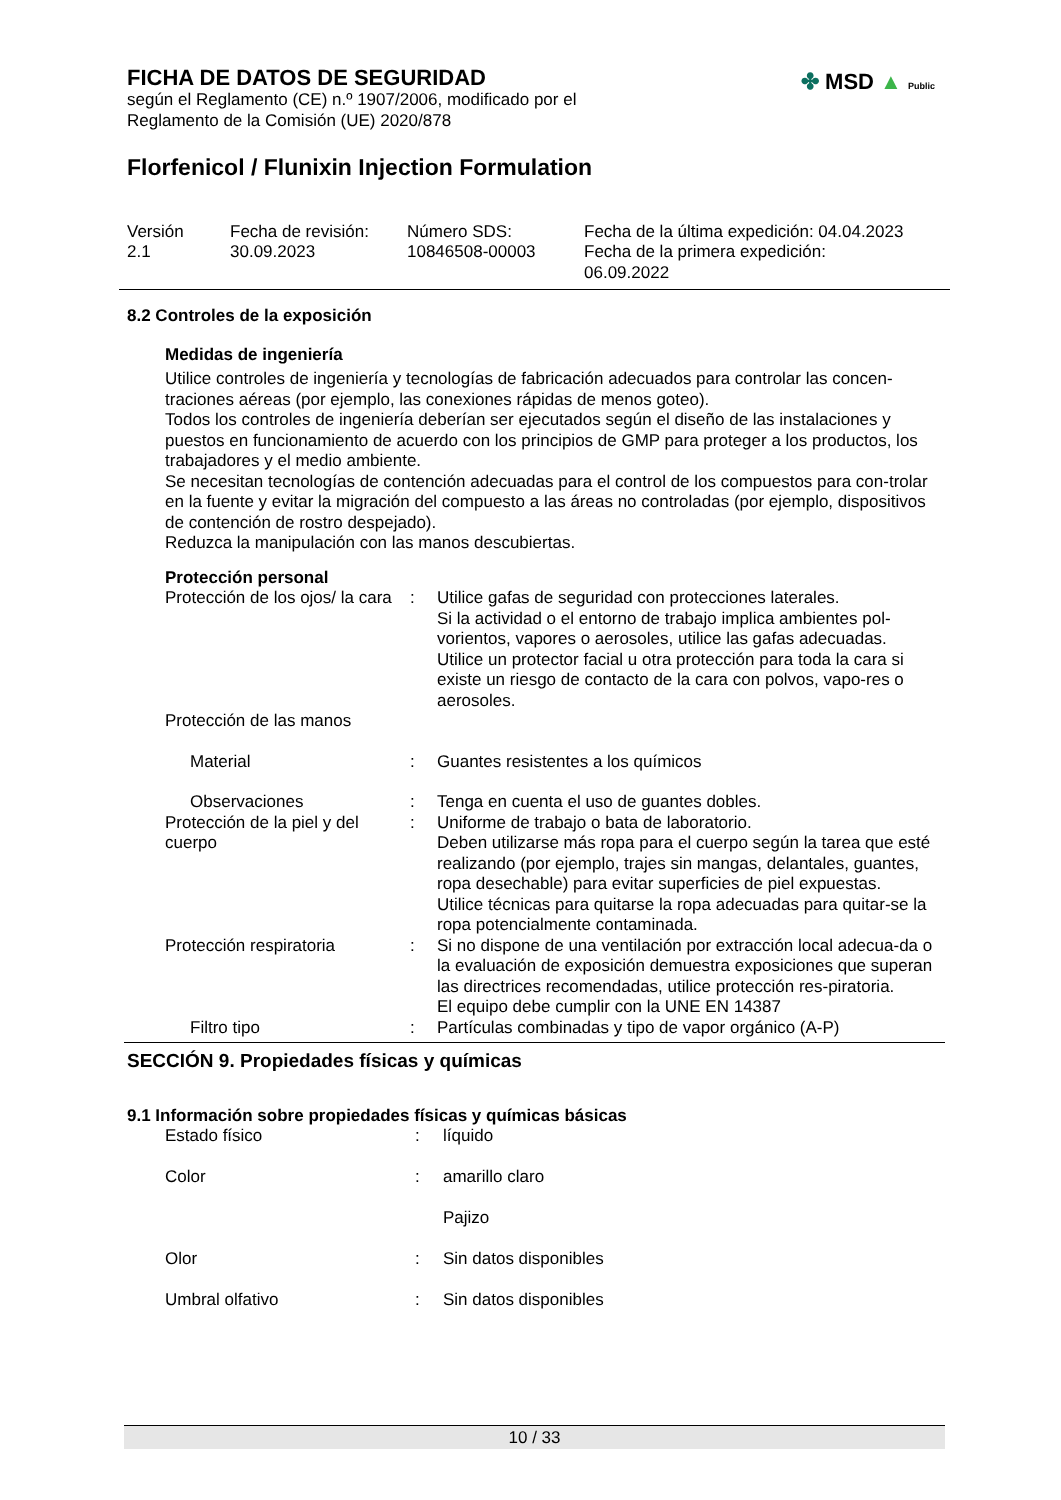✤ MSD ▲ Public
FICHA DE DATOS DE SEGURIDAD
según el Reglamento (CE) n.º 1907/2006, modificado por el
Reglamento de la Comisión (UE) 2020/878
Florfenicol / Flunixin Injection Formulation
| Versión 2.1 | Fecha de revisión: 30.09.2023 | Número SDS: 10846508-00003 | Fecha de la última expedición: 04.04.2023 Fecha de la primera expedición: 06.09.2022 |
8.2 Controles de la exposición
Medidas de ingeniería
Utilice controles de ingeniería y tecnologías de fabricación adecuados para controlar las concen-traciones aéreas (por ejemplo, las conexiones rápidas de menos goteo).
Todos los controles de ingeniería deberían ser ejecutados según el diseño de las instalaciones y puestos en funcionamiento de acuerdo con los principios de GMP para proteger a los productos, los trabajadores y el medio ambiente.
Se necesitan tecnologías de contención adecuadas para el control de los compuestos para con-trolar en la fuente y evitar la migración del compuesto a las áreas no controladas (por ejemplo, dispositivos de contención de rostro despejado).
Reduzca la manipulación con las manos descubiertas.
Protección personal
| Protección de los ojos/ la cara | : | Utilice gafas de seguridad con protecciones laterales. Si la actividad o el entorno de trabajo implica ambientes pol-vorientos, vapores o aerosoles, utilice las gafas adecuadas. Utilice un protector facial u otra protección para toda la cara si existe un riesgo de contacto de la cara con polvos, vapo-res o aerosoles. |
| Protección de las manos | | |
| Material | : | Guantes resistentes a los químicos |
| Observaciones | : | Tenga en cuenta el uso de guantes dobles. |
| Protección de la piel y del cuerpo | : | Uniforme de trabajo o bata de laboratorio. Deben utilizarse más ropa para el cuerpo según la tarea que esté realizando (por ejemplo, trajes sin mangas, delantales, guantes, ropa desechable) para evitar superficies de piel expuestas. Utilice técnicas para quitarse la ropa adecuadas para quitar-se la ropa potencialmente contaminada. |
| Protección respiratoria | : | Si no dispone de una ventilación por extracción local adecua-da o la evaluación de exposición demuestra exposiciones que superan las directrices recomendadas, utilice protección res-piratoria. El equipo debe cumplir con la UNE EN 14387 |
| Filtro tipo | : | Partículas combinadas y tipo de vapor orgánico (A-P) |
SECCIÓN 9. Propiedades físicas y químicas
9.1 Información sobre propiedades físicas y químicas básicas
| Estado físico | : | líquido |
| Color | : | amarillo claro |
| | | Pajizo |
| Olor | : | Sin datos disponibles |
| Umbral olfativo | : | Sin datos disponibles |
10 / 33